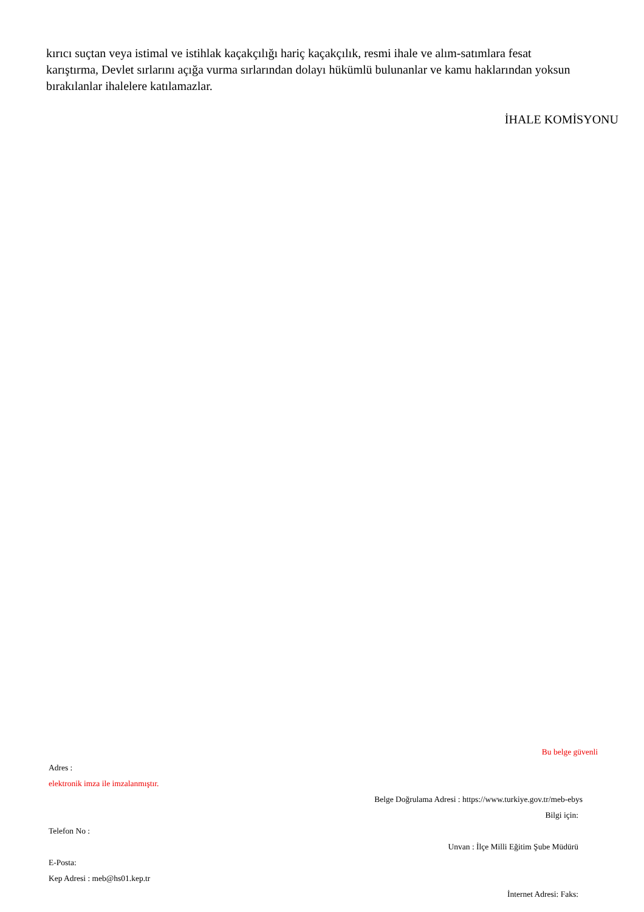kırıcı suçtan veya istimal ve istihlak kaçakçılığı hariç kaçakçılık, resmi ihale ve alım-satımlara fesat karıştırma, Devlet sırlarını açığa vurma sırlarından dolayı hükümlü bulunanlar ve kamu haklarından yoksun bırakılanlar ihalelere katılamazlar.
İHALE KOMİSYONU
Bu belge güvenli
Adres :
elektronik imza ile imzalanmıştır.
Belge Doğrulama Adresi : https://www.turkiye.gov.tr/meb-ebys
Bilgi için:
Telefon No :
Unvan : İlçe Milli Eğitim Şube Müdürü
E-Posta:
Kep Adresi : meb@hs01.kep.tr
İnternet Adresi: Faks: